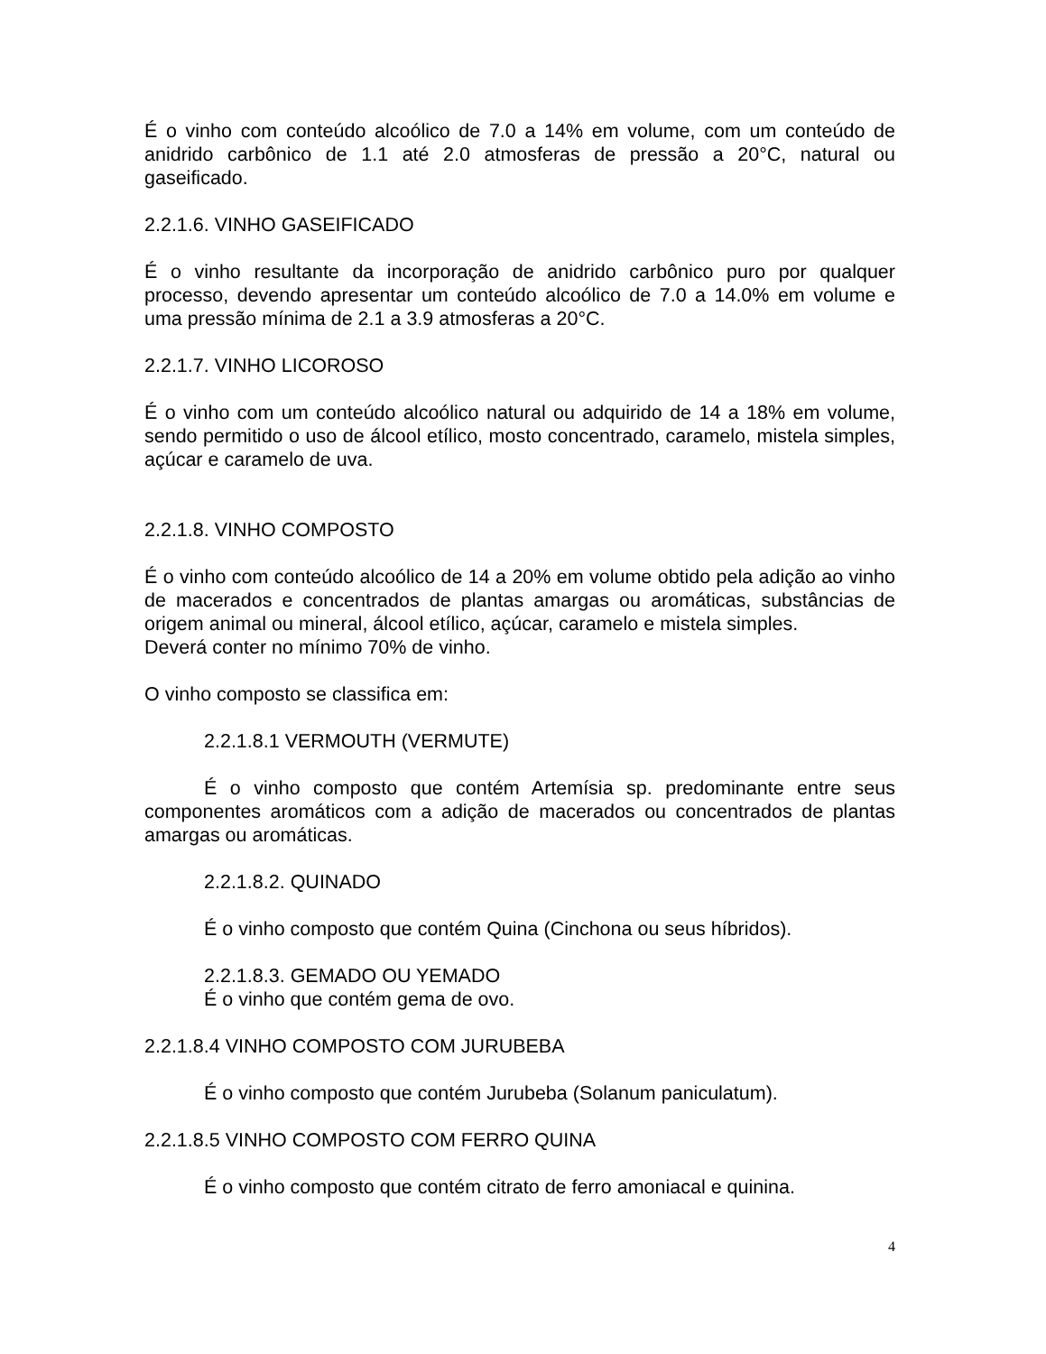É o vinho com conteúdo alcoólico de 7.0 a 14% em volume, com um conteúdo de anidrido carbônico de 1.1 até 2.0 atmosferas de pressão a 20°C, natural ou gaseificado.
2.2.1.6. VINHO GASEIFICADO
É o vinho resultante da incorporação de anidrido carbônico puro por qualquer processo, devendo apresentar um conteúdo alcoólico de 7.0 a 14.0% em volume e uma pressão mínima de 2.1 a 3.9 atmosferas a 20°C.
2.2.1.7. VINHO LICOROSO
É o vinho com um conteúdo alcoólico natural ou adquirido de 14 a 18% em volume, sendo permitido o uso de álcool etílico, mosto concentrado, caramelo, mistela simples, açúcar e caramelo de uva.
2.2.1.8. VINHO COMPOSTO
É o vinho com conteúdo alcoólico de 14 a 20% em volume obtido pela adição ao vinho de macerados e concentrados de plantas amargas ou aromáticas, substâncias de origem animal ou mineral, álcool etílico, açúcar, caramelo e mistela simples.
Deverá conter no mínimo 70% de vinho.
O vinho composto se classifica em:
2.2.1.8.1 VERMOUTH (VERMUTE)
É o vinho composto que contém Artemísia sp. predominante entre seus componentes aromáticos com a adição de macerados ou concentrados de plantas amargas ou aromáticas.
2.2.1.8.2. QUINADO
É o vinho composto que contém Quina (Cinchona ou seus híbridos).
2.2.1.8.3. GEMADO OU YEMADO
É o vinho que contém gema de ovo.
2.2.1.8.4 VINHO COMPOSTO COM JURUBEBA
É o vinho composto que contém Jurubeba (Solanum paniculatum).
2.2.1.8.5 VINHO COMPOSTO COM FERRO QUINA
É o vinho composto que contém citrato de ferro amoniacal e quinina.
4